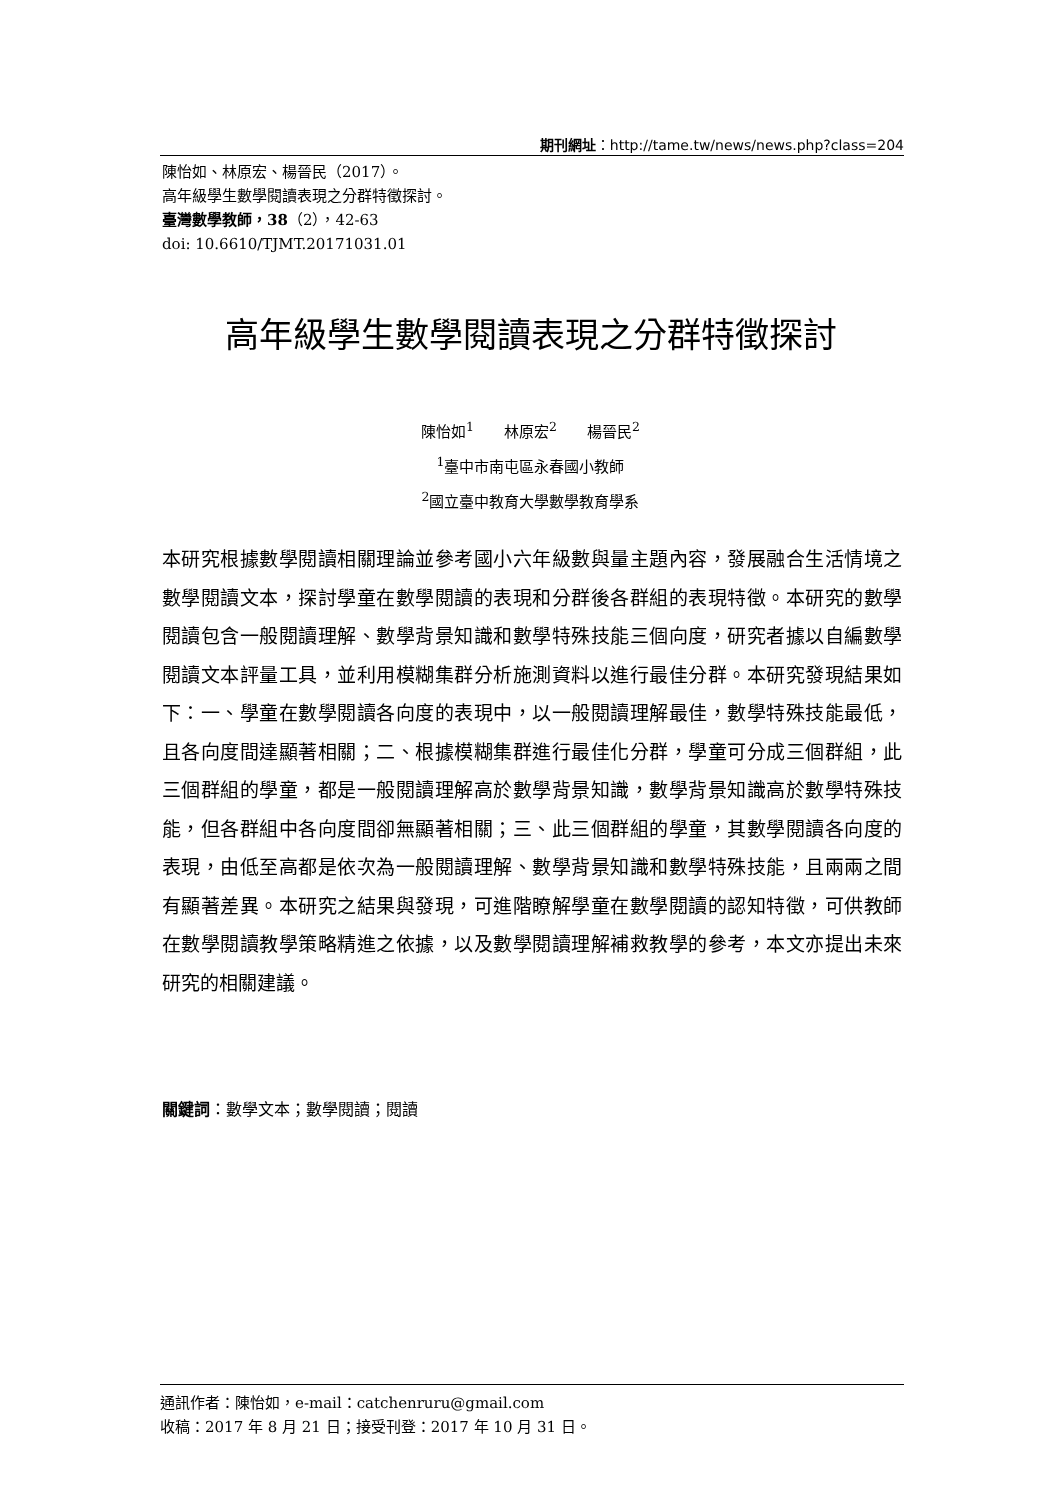期刊網址：http://tame.tw/news/news.php?class=204
陳怡如、林原宏、楊晉民（2017）。
高年級學生數學閱讀表現之分群特徵探討。
臺灣數學教師，38（2），42-63
doi: 10.6610/TJMT.20171031.01
高年級學生數學閱讀表現之分群特徵探討
陳怡如<sup>1</sup>　　林原宏<sup>2</sup>　　楊晉民<sup>2</sup>
<sup>1</sup> 臺中市南屯區永春國小教師
<sup>2</sup> 國立臺中教育大學數學教育學系
本研究根據數學閱讀相關理論並參考國小六年級數與量主題內容，發展融合生活情境之數學閱讀文本，探討學童在數學閱讀的表現和分群後各群組的表現特徵。本研究的數學閱讀包含一般閱讀理解、數學背景知識和數學特殊技能三個向度，研究者據以自編數學閱讀文本評量工具，並利用模糊集群分析施測資料以進行最佳分群。本研究發現結果如下：一、學童在數學閱讀各向度的表現中，以一般閱讀理解最佳，數學特殊技能最低，且各向度間達顯著相關；二、根據模糊集群進行最佳化分群，學童可分成三個群組，此三個群組的學童，都是一般閱讀理解高於數學背景知識，數學背景知識高於數學特殊技能，但各群組中各向度間卻無顯著相關；三、此三個群組的學童，其數學閱讀各向度的表現，由低至高都是依次為一般閱讀理解、數學背景知識和數學特殊技能，且兩兩之間有顯著差異。本研究之結果與發現，可進階瞭解學童在數學閱讀的認知特徵，可供教師在數學閱讀教學策略精進之依據，以及數學閱讀理解補救教學的參考，本文亦提出未來研究的相關建議。
關鍵詞：數學文本；數學閱讀；閱讀
通訊作者：陳怡如，e-mail：catchenruru@gmail.com
收稿：2017 年 8 月 21 日；接受刊登：2017 年 10 月 31 日。